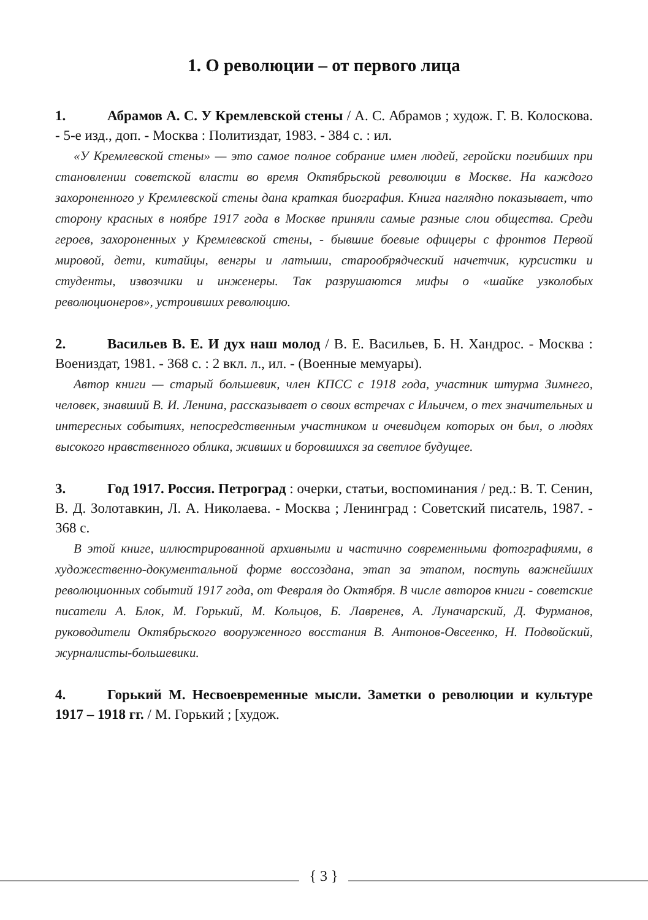1. О революции – от первого лица
1. Абрамов А. С. У Кремлевской стены / А. С. Абрамов ; худож. Г. В. Колоскова. - 5-е изд., доп. - Москва : Политиздат, 1983. - 384 с. : ил.
«У Кремлевской стены» — это самое полное собрание имен людей, геройски погибших при становлении советской власти во время Октябрьской революции в Москве. На каждого захороненного у Кремлевской стены дана краткая биография. Книга наглядно показывает, что сторону красных в ноябре 1917 года в Москве приняли самые разные слои общества. Среди героев, захороненных у Кремлевской стены, - бывшие боевые офицеры с фронтов Первой мировой, дети, китайцы, венгры и латыши, старообрядческий начетчик, курсистки и студенты, извозчики и инженеры. Так разрушаются мифы о «шайке узколобых революционеров», устроивших революцию.
2. Васильев В. Е. И дух наш молод / В. Е. Васильев, Б. Н. Хандрос. - Москва : Воениздат, 1981. - 368 с. : 2 вкл. л., ил. - (Военные мемуары).
Автор книги — старый большевик, член КПСС с 1918 года, участник штурма Зимнего, человек, знавший В. И. Ленина, рассказывает о своих встречах с Ильичем, о тех значительных и интересных событиях, непосредственным участником и очевидцем которых он был, о людях высокого нравственного облика, живших и боровшихся за светлое будущее.
3. Год 1917. Россия. Петроград : очерки, статьи, воспоминания / ред.: В. Т. Сенин, В. Д. Золотавкин, Л. А. Николаева. - Москва ; Ленинград : Советский писатель, 1987. - 368 с.
В этой книге, иллюстрированной архивными и частично современными фотографиями, в художественно-документальной форме воссоздана, этап за этапом, поступь важнейших революционных событий 1917 года, от Февраля до Октября. В числе авторов книги - советские писатели А. Блок, М. Горький, М. Кольцов, Б. Лавренев, А. Луначарский, Д. Фурманов, руководители Октябрьского вооруженного восстания В. Антонов-Овсеенко, Н. Подвойский, журналисты-большевики.
4. Горький М. Несвоевременные мысли. Заметки о революции и культуре 1917 – 1918 гг. / М. Горький ; [худож.
{ 3 }